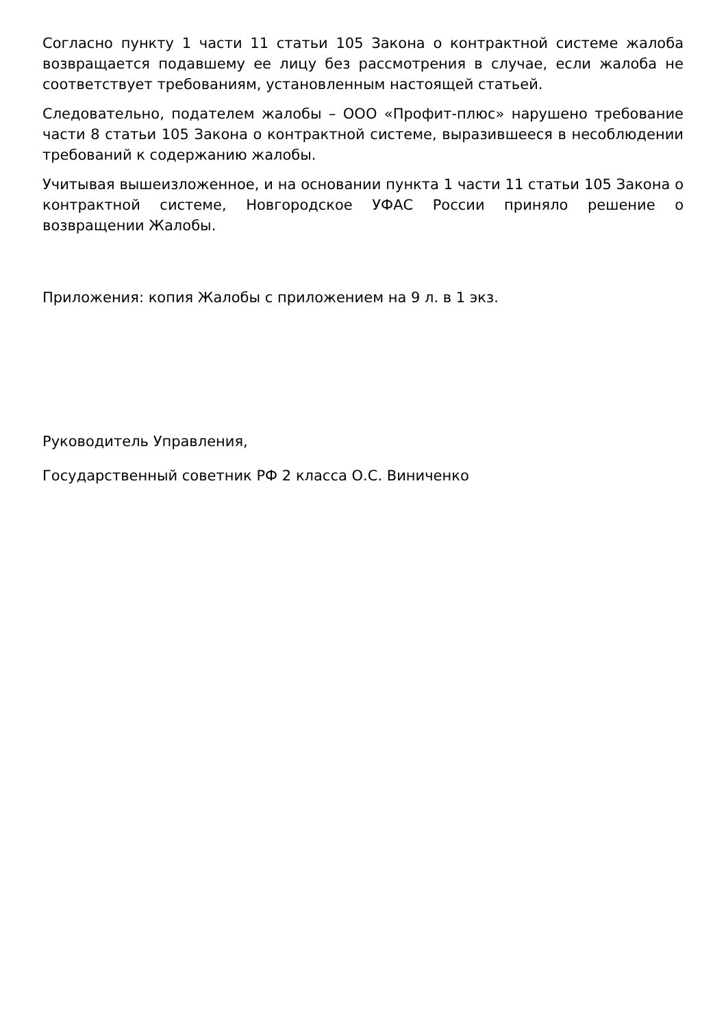Согласно пункту 1 части 11 статьи 105 Закона о контрактной системе жалоба возвращается подавшему ее лицу без рассмотрения в случае, если жалоба не соответствует требованиям, установленным настоящей статьей.
Следовательно, подателем жалобы – ООО «Профит-плюс» нарушено требование части 8 статьи 105 Закона о контрактной системе, выразившееся в несоблюдении требований к содержанию жалобы.
Учитывая вышеизложенное, и на основании пункта 1 части 11 статьи 105 Закона о контрактной системе, Новгородское УФАС России приняло решение о возвращении Жалобы.
Приложения: копия Жалобы с приложением на 9 л. в 1 экз.
Руководитель Управления,
Государственный советник РФ 2 класса О.С. Виниченко